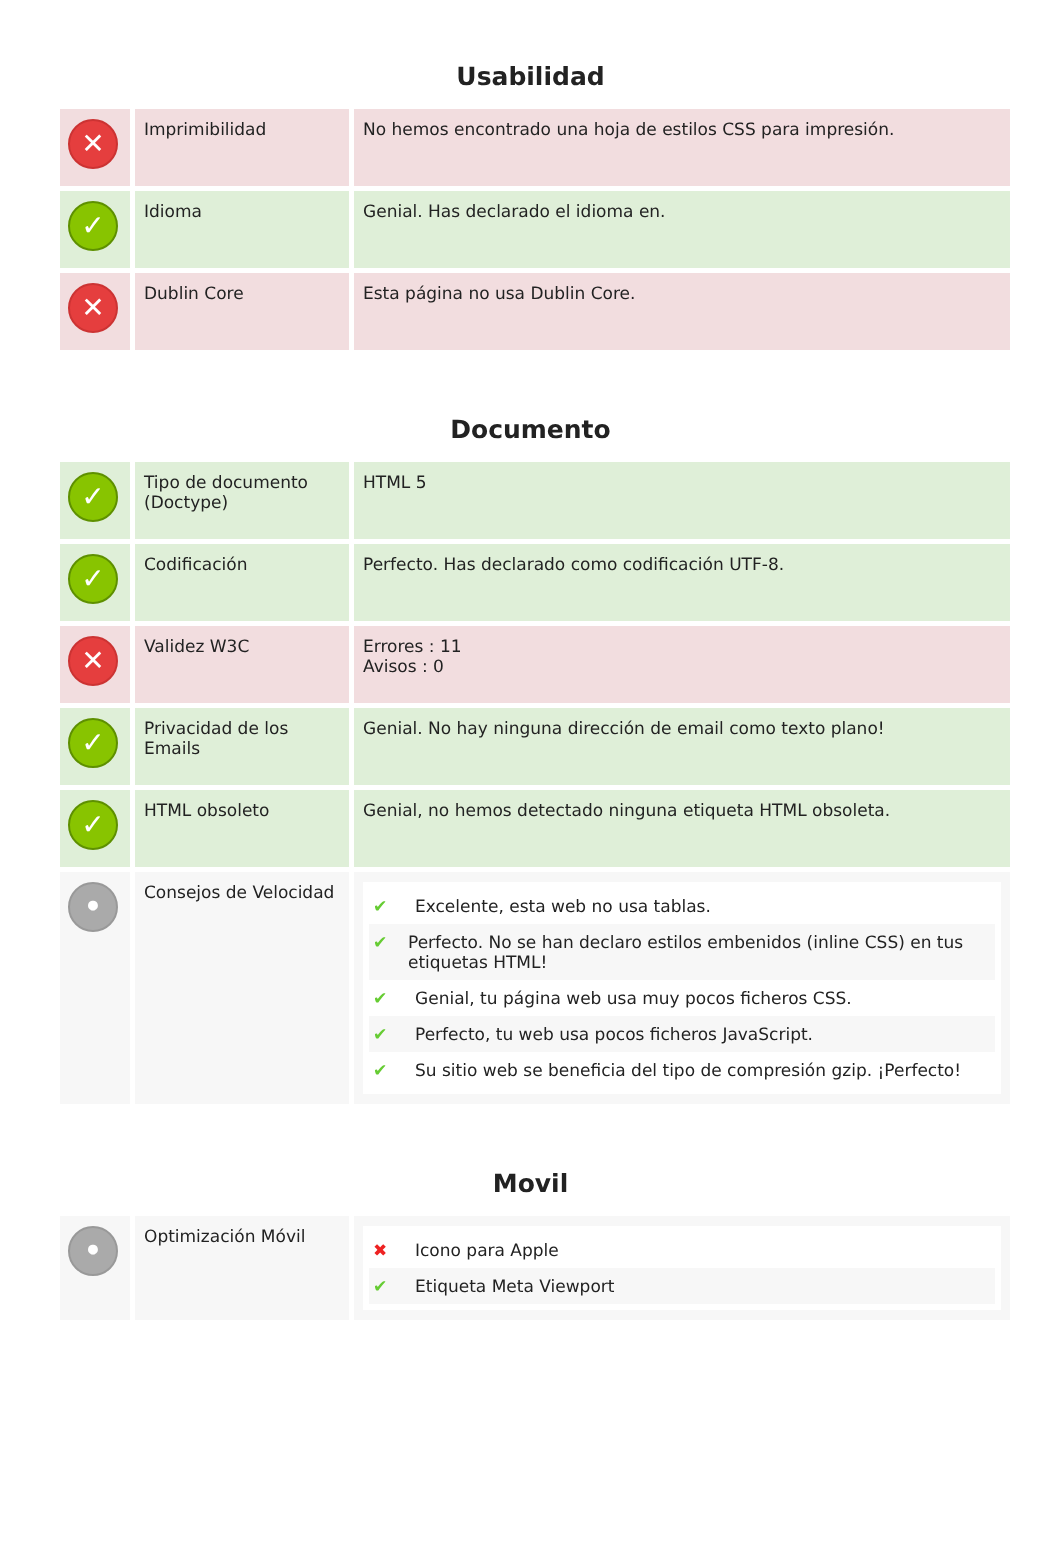Usabilidad
| ✕ | Imprimibilidad | No hemos encontrado una hoja de estilos CSS para impresión. |
| ✓ | Idioma | Genial. Has declarado el idioma en. |
| ✕ | Dublin Core | Esta página no usa Dublin Core. |
Documento
| ✓ | Tipo de documento (Doctype) | HTML 5 |
| ✓ | Codificación | Perfecto. Has declarado como codificación UTF-8. |
| ✕ | Validez W3C | Errores : 11 Avisos : 0 |
| ✓ | Privacidad de los Emails | Genial. No hay ninguna dirección de email como texto plano! |
| ✓ | HTML obsoleto | Genial, no hemos detectado ninguna etiqueta HTML obsoleta. |
| • | Consejos de Velocidad | ✔ Excelente, esta web no usa tablas. ✔ Perfecto. No se han declaro estilos embenidos (inline CSS) en tus etiquetas HTML! ✔ Genial, tu página web usa muy pocos ficheros CSS. ✔ Perfecto, tu web usa pocos ficheros JavaScript. ✔ Su sitio web se beneficia del tipo de compresión gzip. ¡Perfecto! |
Movil
| • | Optimización Móvil | ✖ Icono para Apple ✔ Etiqueta Meta Viewport |